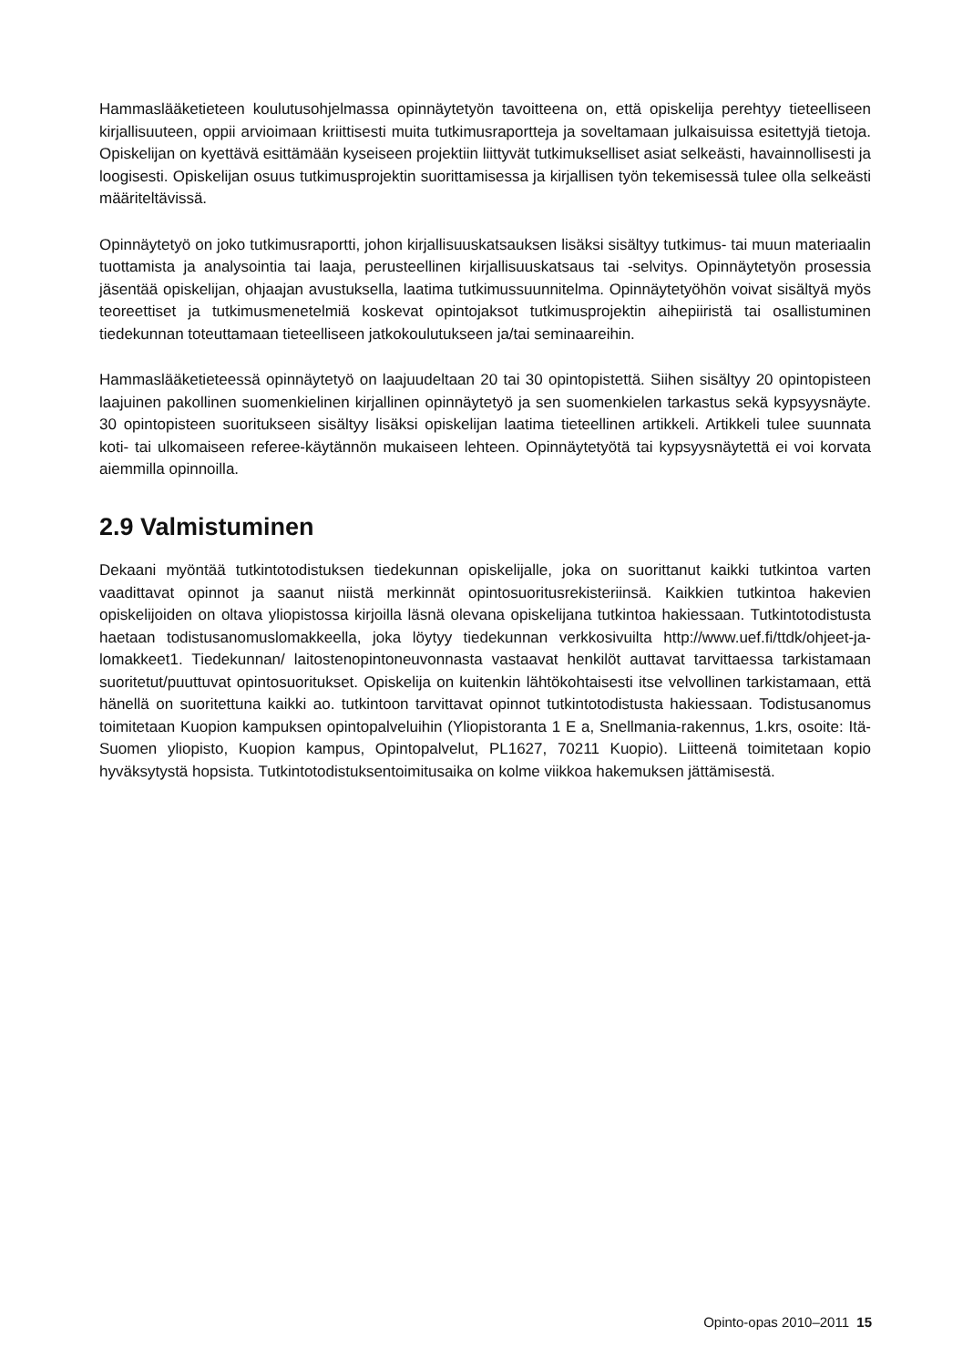Hammaslääketieteen koulutusohjelmassa opinnäytetyön tavoitteena on, että opiskelija perehtyy tieteelliseen kirjallisuuteen, oppii arvioimaan kriittisesti muita tutkimusraportteja ja soveltamaan julkaisuissa esitettyjä tietoja. Opiskelijan on kyettävä esittämään kyseiseen projektiin liittyvät tutkimukselliset asiat selkeästi, havainnollisesti ja loogisesti. Opiskelijan osuus tutkimusprojektin suorittamisessa ja kirjallisen työn tekemisessä tulee olla selkeästi määriteltävissä.
Opinnäytetyö on joko tutkimusraportti, johon kirjallisuuskatsauksen lisäksi sisältyy tutkimus- tai muun materiaalin tuottamista ja analysointia tai laaja, perusteellinen kirjallisuuskatsaus tai -selvitys. Opinnäytetyön prosessia jäsentää opiskelijan, ohjaajan avustuksella, laatima tutkimussuunnitelma. Opinnäytetyöhön voivat sisältyä myös teoreettiset ja tutkimusmenetelmiä koskevat opintojaksot tutkimusprojektin aihepiiristä tai osallistuminen tiedekunnan toteuttamaan tieteelliseen jatkokoulutukseen ja/tai seminaareihin.
Hammaslääketieteessä opinnäytetyö on laajuudeltaan 20 tai 30 opintopistettä. Siihen sisältyy 20 opintopisteen laajuinen pakollinen suomenkielinen kirjallinen opinnäytetyö ja sen suomenkielen tarkastus sekä kypsyysnäyte. 30 opintopisteen suoritukseen sisältyy lisäksi opiskelijan laatima tieteellinen artikkeli. Artikkeli tulee suunnata koti- tai ulkomaiseen referee-käytännön mukaiseen lehteen. Opinnäytetyötä tai kypsyysnäytettä ei voi korvata aiemmilla opinnoilla.
2.9 Valmistuminen
Dekaani myöntää tutkintotodistuksen tiedekunnan opiskelijalle, joka on suorittanut kaikki tutkintoa varten vaadittavat opinnot ja saanut niistä merkinnät opintosuoritusrekisteriinsä. Kaikkien tutkintoa hakevien opiskelijoiden on oltava yliopistossa kirjoilla läsnä olevana opiskelijana tutkintoa hakiessaan. Tutkintotodistusta haetaan todistusanomuslomakkeella, joka löytyy tiedekunnan verkkosivuilta http://www.uef.fi/ttdk/ohjeet-ja-lomakkeet1. Tiedekunnan/ laitostenopintoneuvonnasta vastaavat henkilöt auttavat tarvittaessa tarkistamaan suoritetut/puuttuvat opintosuoritukset. Opiskelija on kuitenkin lähtökohtaisesti itse velvollinen tarkistamaan, että hänellä on suoritettuna kaikki ao. tutkintoon tarvittavat opinnot tutkintotodistusta hakiessaan. Todistusanomus toimitetaan Kuopion kampuksen opintopalveluihin (Yliopistoranta 1 E a, Snellmania-rakennus, 1.krs, osoite: Itä-Suomen yliopisto, Kuopion kampus, Opintopalvelut, PL1627, 70211 Kuopio). Liitteenä toimitetaan kopio hyväksytystä hopsista. Tutkintotodistuksentoimitusaika on kolme viikkoa hakemuksen jättämisestä.
Opinto-opas 2010–2011 15